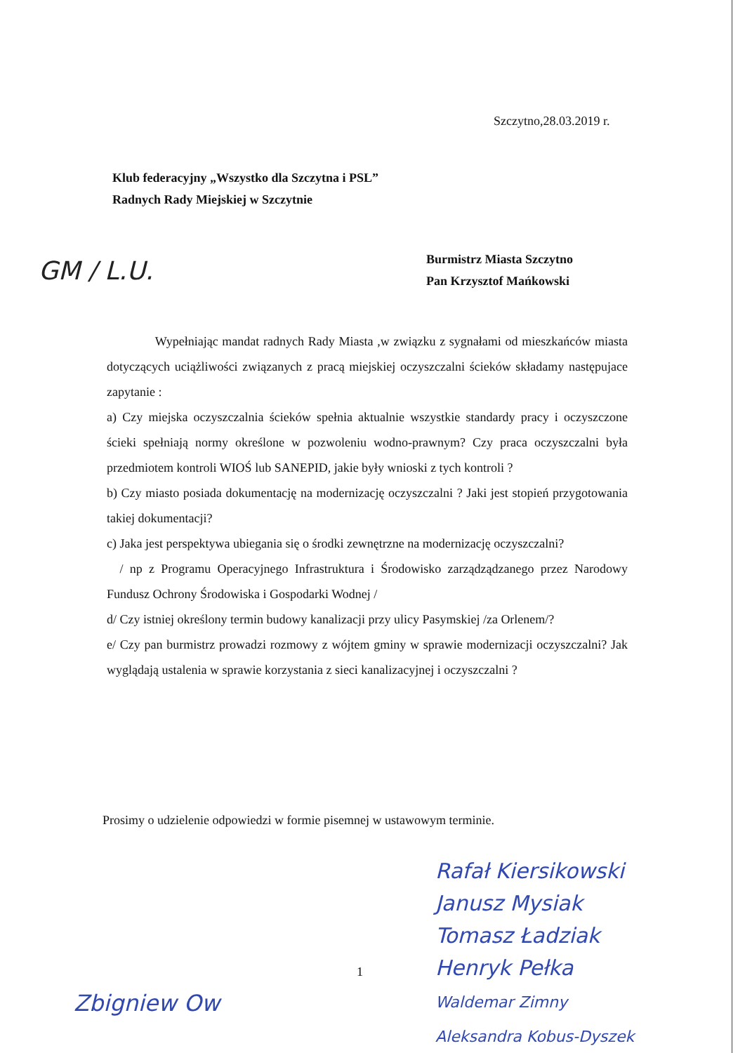Szczytno,28.03.2019 r.
Klub federacyjny „Wszystko dla Szczytna i PSL”
Radnych Rady Miejskiej w Szczytnie
GM / L.U.
Burmistrz Miasta Szczytno
Pan Krzysztof Mańkowski
Wypełniając mandat radnych Rady Miasta ,w związku z sygnałami od mieszkańców miasta dotyczących uciążliwości związanych z pracą miejskiej oczyszczalni ścieków składamy następujace zapytanie :
a) Czy miejska oczyszczalnia ścieków spełnia aktualnie wszystkie standardy pracy i oczyszczone ścieki spełniają normy określone w pozwoleniu wodno-prawnym? Czy praca oczyszczalni była przedmiotem kontroli WIOŚ lub SANEPID, jakie były wnioski z tych kontroli ?
b) Czy miasto posiada dokumentację na modernizację oczyszczalni ? Jaki jest stopień przygotowania takiej dokumentacji?
c) Jaka jest perspektywa ubiegania się o środki zewnętrzne na modernizację oczyszczalni?
/ np z Programu Operacyjnego Infrastruktura i Środowisko zarządządzanego przez Narodowy Fundusz Ochrony Środowiska i Gospodarki Wodnej /
d/ Czy istniej określony termin budowy kanalizacji przy ulicy Pasymskiej /za Orlenem/?
e/ Czy pan burmistrz prowadzi rozmowy z wójtem gminy w sprawie modernizacji oczyszczalni? Jak wyglądają ustalenia w sprawie korzystania z sieci kanalizacyjnej i oczyszczalni ?
Prosimy o udzielenie odpowiedzi w formie pisemnej w ustawowym terminie.
Rafał Kiersikowski
Janusz Mysiak
Tomasz Ładziak
Henryk Pełka
Waldemar Zimny
Aleksandra Kobus-Dyszek
1
Zbigniew Ow